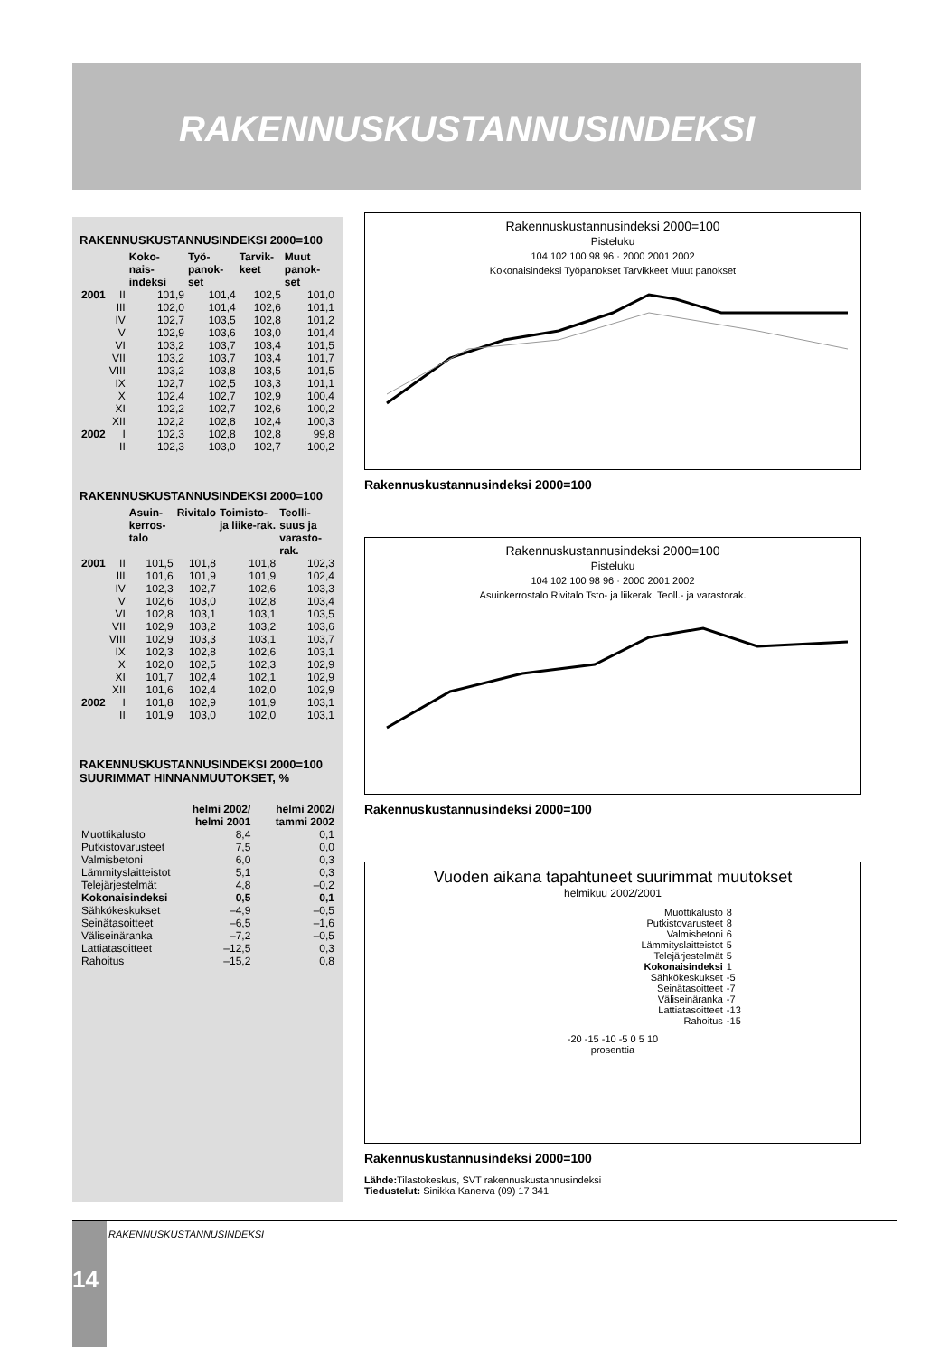RAKENNUSKUSTANNUSINDEKSI
RAKENNUSKUSTANNUSINDEKSI 2000=100
| | | Koko-nais-indeksi | Työ-panok-set | Tarvik-keet | Muut panok-set |
| --- | --- | --- | --- | --- | --- |
| 2001 | II | 101,9 | 101,4 | 102,5 | 101,0 |
| | III | 102,0 | 101,4 | 102,6 | 101,1 |
| | IV | 102,7 | 103,5 | 102,8 | 101,2 |
| | V | 102,9 | 103,6 | 103,0 | 101,4 |
| | VI | 103,2 | 103,7 | 103,4 | 101,5 |
| | VII | 103,2 | 103,7 | 103,4 | 101,7 |
| | VIII | 103,2 | 103,8 | 103,5 | 101,5 |
| | IX | 102,7 | 102,5 | 103,3 | 101,1 |
| | X | 102,4 | 102,7 | 102,9 | 100,4 |
| | XI | 102,2 | 102,7 | 102,6 | 100,2 |
| | XII | 102,2 | 102,8 | 102,4 | 100,3 |
| 2002 | I | 102,3 | 102,8 | 102,8 | 99,8 |
| | II | 102,3 | 103,0 | 102,7 | 100,2 |
RAKENNUSKUSTANNUSINDEKSI 2000=100
| | | Asuin-kerros-talo | Rivitalo | Toimisto- ja liike-rak. | Teolli-suus ja varasto-rak. |
| --- | --- | --- | --- | --- | --- |
| 2001 | II | 101,5 | 101,8 | 101,8 | 102,3 |
| | III | 101,6 | 101,9 | 101,9 | 102,4 |
| | IV | 102,3 | 102,7 | 102,6 | 103,3 |
| | V | 102,6 | 103,0 | 102,8 | 103,4 |
| | VI | 102,8 | 103,1 | 103,1 | 103,5 |
| | VII | 102,9 | 103,2 | 103,2 | 103,6 |
| | VIII | 102,9 | 103,3 | 103,1 | 103,7 |
| | IX | 102,3 | 102,8 | 102,6 | 103,1 |
| | X | 102,0 | 102,5 | 102,3 | 102,9 |
| | XI | 101,7 | 102,4 | 102,1 | 102,9 |
| | XII | 101,6 | 102,4 | 102,0 | 102,9 |
| 2002 | I | 101,8 | 102,9 | 101,9 | 103,1 |
| | II | 101,9 | 103,0 | 102,0 | 103,1 |
RAKENNUSKUSTANNUSINDEKSI 2000=100
SUURIMMAT HINNANMUUTOKSET, %
| | helmi 2002/ helmi 2001 | helmi 2002/ tammi 2002 |
| --- | --- | --- |
| Muottikalusto | 8,4 | 0,1 |
| Putkistovarusteet | 7,5 | 0,0 |
| Valmisbetoni | 6,0 | 0,3 |
| Lämmityslaitteistot | 5,1 | 0,3 |
| Telejärjestelmät | 4,8 | –0,2 |
| Kokonaisindeksi | 0,5 | 0,1 |
| Sähkökeskukset | –4,9 | –0,5 |
| Seinätasoitteet | –6,5 | –1,6 |
| Väliseinäranka | –7,2 | –0,5 |
| Lattiatasoitteet | –12,5 | 0,3 |
| Rahoitus | –15,2 | 0,8 |
Rakennuskustannusindeksi 2000=100
Pisteluku
104 102 100 98 96 · 2000 2001 2002
Kokonaisindeksi Työpanokset Tarvikkeet Muut panokset
Rakennuskustannusindeksi 2000=100
Rakennuskustannusindeksi 2000=100
Pisteluku
104 102 100 98 96 · 2000 2001 2002
Asuinkerrostalo Rivitalo Tsto- ja liikerak. Teoll.- ja varastorak.
Rakennuskustannusindeksi 2000=100
Vuoden aikana tapahtuneet suurimmat muutokset
helmikuu 2002/2001
| Muottikalusto | 8 |
| Putkistovarusteet | 8 |
| Valmisbetoni | 6 |
| Lämmityslaitteistot | 5 |
| Telejärjestelmät | 5 |
| Kokonaisindeksi | 1 |
| Sähkökeskukset | -5 |
| Seinätasoitteet | -7 |
| Väliseinäranka | -7 |
| Lattiatasoitteet | -13 |
| Rahoitus | -15 |
-20 -15 -10 -5 0 5 10
prosenttia
Rakennuskustannusindeksi 2000=100
Lähde: Tilastokeskus, SVT rakennuskustannusindeksi
Tiedustelut: Sinikka Kanerva (09) 17 341
14 RAKENNUSKUSTANNUSINDEKSI